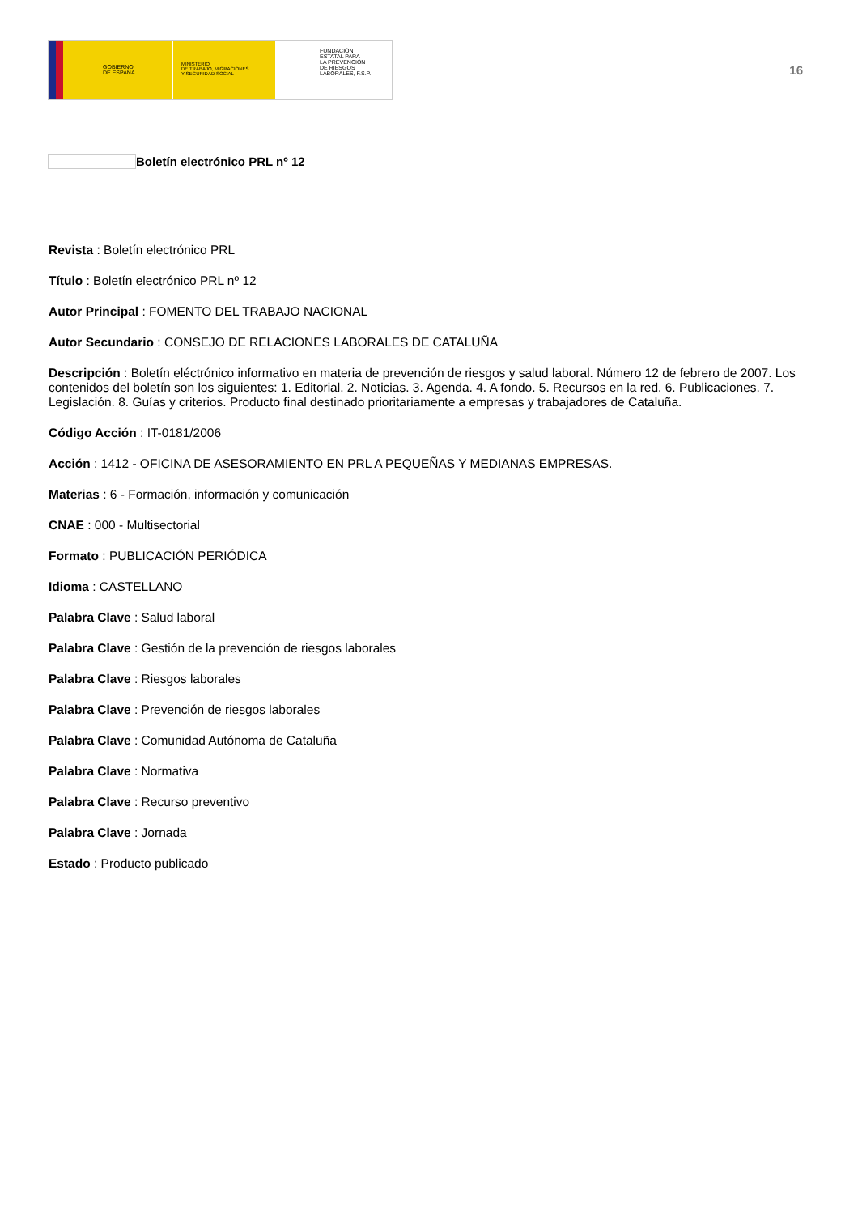GOBIERNO
DE ESPAÑA
MINISTERIO
DE TRABAJO, MIGRACIONES
Y SEGURIDAD SOCIAL
FUNDACIÓN
ESTATAL PARA
LA PREVENCIÓN
DE RIESGOS
LABORALES, F.S.P.
16
Boletín electrónico PRL nº 12
Revista : Boletín electrónico PRL
Título : Boletín electrónico PRL nº 12
Autor Principal : FOMENTO DEL TRABAJO NACIONAL
Autor Secundario : CONSEJO DE RELACIONES LABORALES DE CATALUÑA
Descripción : Boletín eléctrónico informativo en materia de prevención de riesgos y salud laboral. Número 12 de febrero de 2007. Los contenidos del boletín son los siguientes: 1. Editorial. 2. Noticias. 3. Agenda. 4. A fondo. 5. Recursos en la red. 6. Publicaciones. 7. Legislación. 8. Guías y criterios. Producto final destinado prioritariamente a empresas y trabajadores de Cataluña.
Código Acción : IT-0181/2006
Acción : 1412 - OFICINA DE ASESORAMIENTO EN PRL A PEQUEÑAS Y MEDIANAS EMPRESAS.
Materias : 6 - Formación, información y comunicación
CNAE : 000 - Multisectorial
Formato : PUBLICACIÓN PERIÓDICA
Idioma : CASTELLANO
Palabra Clave : Salud laboral
Palabra Clave : Gestión de la prevención de riesgos laborales
Palabra Clave : Riesgos laborales
Palabra Clave : Prevención de riesgos laborales
Palabra Clave : Comunidad Autónoma de Cataluña
Palabra Clave : Normativa
Palabra Clave : Recurso preventivo
Palabra Clave : Jornada
Estado : Producto publicado